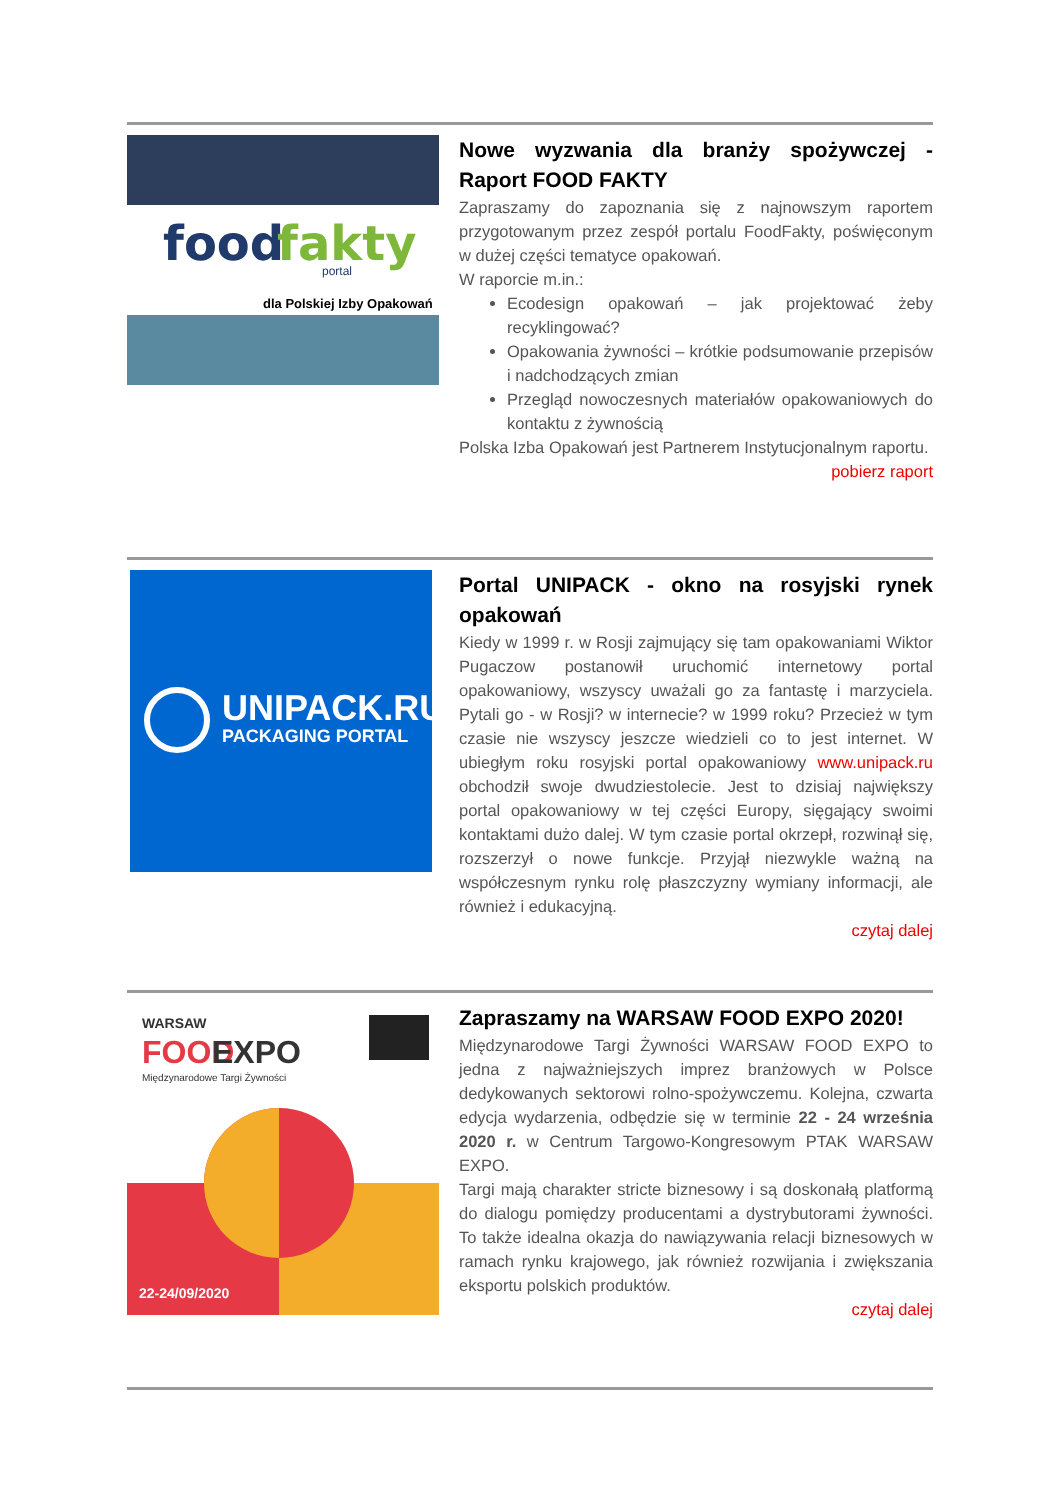food
fakty
portal
dla Polskiej Izby Opakowań
Nowe wyzwania dla branży spożywczej - Raport FOOD FAKTY
Zapraszamy do zapoznania się z najnowszym raportem przygotowanym przez zespół portalu FoodFakty, poświęconym w dużej części tematyce opakowań.
W raporcie m.in.:
Ecodesign opakowań – jak projektować żeby recyklingować?
Opakowania żywności – krótkie podsumowanie przepisów i nadchodzących zmian
Przegląd nowoczesnych materiałów opakowaniowych do kontaktu z żywnością
Polska Izba Opakowań jest Partnerem Instytucjonalnym raportu.
pobierz raport
UNIPACK.RU
PACKAGING PORTAL
Portal UNIPACK - okno na rosyjski rynek opakowań
Kiedy w 1999 r. w Rosji zajmujący się tam opakowaniami Wiktor Pugaczow postanowił uruchomić internetowy portal opakowaniowy, wszyscy uważali go za fantastę i marzyciela. Pytali go - w Rosji? w internecie? w 1999 roku? Przecież w tym czasie nie wszyscy jeszcze wiedzieli co to jest internet. W ubiegłym roku rosyjski portal opakowaniowy www.unipack.ru obchodził swoje dwudziestolecie. Jest to dzisiaj największy portal opakowaniowy w tej części Europy, sięgający swoimi kontaktami dużo dalej. W tym czasie portal okrzepł, rozwinął się, rozszerzył o nowe funkcje. Przyjął niezwykle ważną na współczesnym rynku rolę płaszczyzny wymiany informacji, ale również i edukacyjną.
czytaj dalej
WARSAW
FOOD
EXPO
Międzynarodowe Targi Żywności
22-24/09/2020
Zapraszamy na WARSAW FOOD EXPO 2020!
Międzynarodowe Targi Żywności WARSAW FOOD EXPO to jedna z najważniejszych imprez branżowych w Polsce dedykowanych sektorowi rolno-spożywczemu. Kolejna, czwarta edycja wydarzenia, odbędzie się w terminie 22 - 24 września 2020 r. w Centrum Targowo-Kongresowym PTAK WARSAW EXPO.
Targi mają charakter stricte biznesowy i są doskonałą platformą do dialogu pomiędzy producentami a dystrybutorami żywności. To także idealna okazja do nawiązywania relacji biznesowych w ramach rynku krajowego, jak również rozwijania i zwiększania eksportu polskich produktów.
czytaj dalej